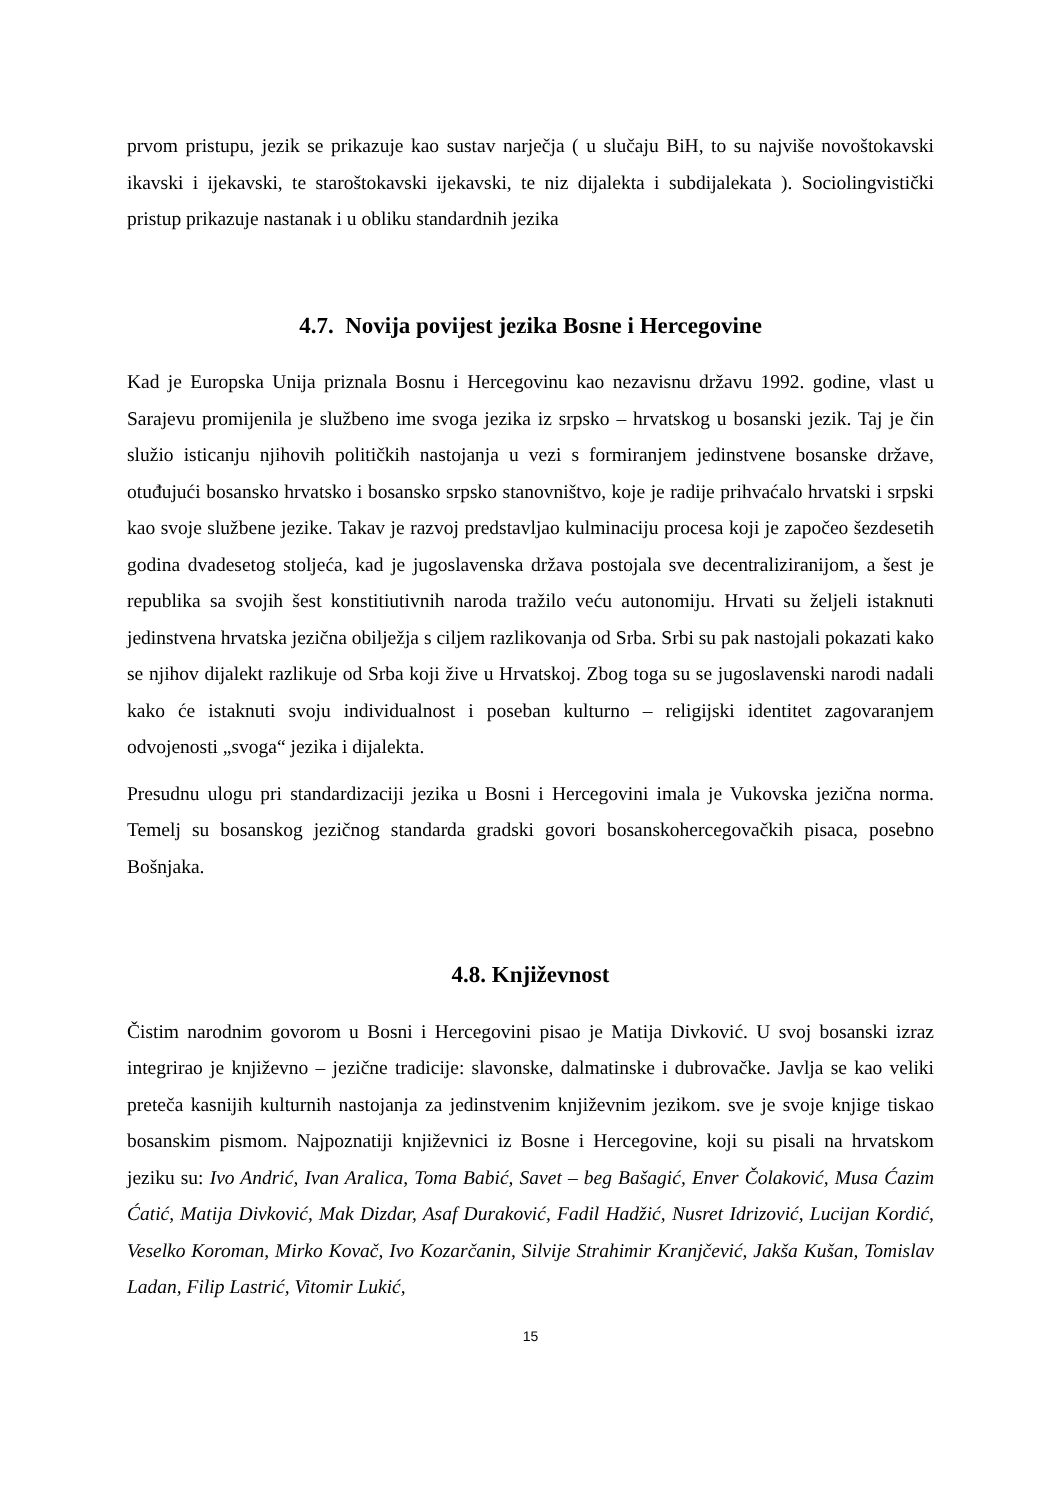prvom pristupu, jezik se prikazuje kao sustav narječja ( u slučaju BiH, to su najviše novoštokavski ikavski i ijekavski, te staroštokavski ijekavski, te niz dijalekta i subdijalekata ). Sociolingvistički pristup prikazuje nastanak i u obliku standardnih jezika
4.7. Novija povijest jezika Bosne i Hercegovine
Kad je Europska Unija priznala Bosnu i Hercegovinu kao nezavisnu državu 1992. godine, vlast u Sarajevu promijenila je službeno ime svoga jezika iz srpsko – hrvatskog u bosanski jezik. Taj je čin služio isticanju njihovih političkih nastojanja u vezi s formiranjem jedinstvene bosanske države, otuđujući bosansko hrvatsko i bosansko srpsko stanovništvo, koje je radije prihvaćalo hrvatski i srpski kao svoje službene jezike. Takav je razvoj predstavljao kulminaciju procesa koji je započeo šezdesetih godina dvadesetog stoljeća, kad je jugoslavenska država postojala sve decentraliziranijom, a šest je republika sa svojih šest konstitiutivnih naroda tražilo veću autonomiju. Hrvati su željeli istaknuti jedinstvena hrvatska jezična obilježja s ciljem razlikovanja od Srba. Srbi su pak nastojali pokazati kako se njihov dijalekt razlikuje od Srba koji žive u Hrvatskoj. Zbog toga su se jugoslavenski narodi nadali kako će istaknuti svoju individualnost i poseban kulturno – religijski identitet zagovaranjem odvojenosti „svoga“ jezika i dijalekta.
Presudnu ulogu pri standardizaciji jezika u Bosni i Hercegovini imala je Vukovska jezična norma. Temelj su bosanskog jezičnog standarda gradski govori bosanskohercegovačkih pisaca, posebno Bošnjaka.
4.8. Književnost
Čistim narodnim govorom u Bosni i Hercegovini pisao je Matija Divković. U svoj bosanski izraz integrirao je književno – jezične tradicije: slavonske, dalmatinske i dubrovačke. Javlja se kao veliki preteča kasnijih kulturnih nastojanja za jedinstvenim književnim jezikom. sve je svoje knjige tiskao bosanskim pismom. Najpoznatiji književnici iz Bosne i Hercegovine, koji su pisali na hrvatskom jeziku su: Ivo Andrić, Ivan Aralica, Toma Babić, Savet – beg Bašagić, Enver Čolaković, Musa Ćazim Ćatić, Matija Divković, Mak Dizdar, Asaf Duraković, Fadil Hadžić, Nusret Idrizović, Lucijan Kordić, Veselko Koroman, Mirko Kovač, Ivo Kozarčanin, Silvije Strahimir Kranjčević, Jakša Kušan, Tomislav Ladan, Filip Lastrić, Vitomir Lukić,
15